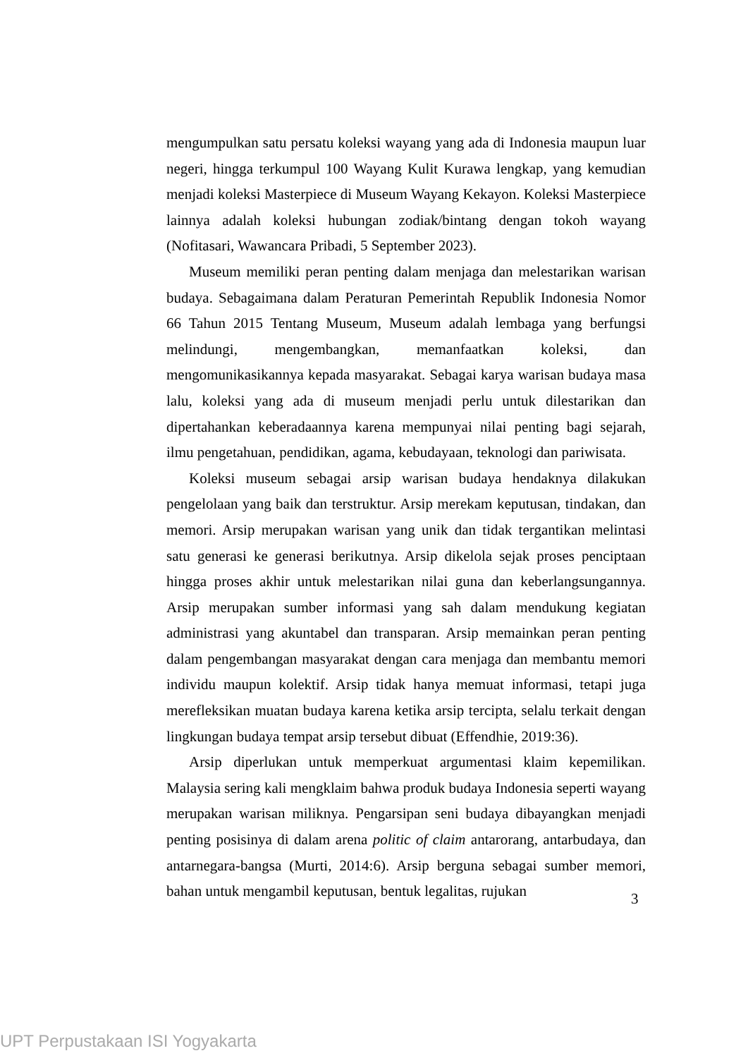mengumpulkan satu persatu koleksi wayang yang ada di Indonesia maupun luar negeri, hingga terkumpul 100 Wayang Kulit Kurawa lengkap, yang kemudian menjadi koleksi Masterpiece di Museum Wayang Kekayon. Koleksi Masterpiece lainnya adalah koleksi hubungan zodiak/bintang dengan tokoh wayang (Nofitasari, Wawancara Pribadi, 5 September 2023).
Museum memiliki peran penting dalam menjaga dan melestarikan warisan budaya. Sebagaimana dalam Peraturan Pemerintah Republik Indonesia Nomor 66 Tahun 2015 Tentang Museum, Museum adalah lembaga yang berfungsi melindungi, mengembangkan, memanfaatkan koleksi, dan mengomunikasikannya kepada masyarakat. Sebagai karya warisan budaya masa lalu, koleksi yang ada di museum menjadi perlu untuk dilestarikan dan dipertahankan keberadaannya karena mempunyai nilai penting bagi sejarah, ilmu pengetahuan, pendidikan, agama, kebudayaan, teknologi dan pariwisata.
Koleksi museum sebagai arsip warisan budaya hendaknya dilakukan pengelolaan yang baik dan terstruktur. Arsip merekam keputusan, tindakan, dan memori. Arsip merupakan warisan yang unik dan tidak tergantikan melintasi satu generasi ke generasi berikutnya. Arsip dikelola sejak proses penciptaan hingga proses akhir untuk melestarikan nilai guna dan keberlangsungannya. Arsip merupakan sumber informasi yang sah dalam mendukung kegiatan administrasi yang akuntabel dan transparan. Arsip memainkan peran penting dalam pengembangan masyarakat dengan cara menjaga dan membantu memori individu maupun kolektif. Arsip tidak hanya memuat informasi, tetapi juga merefleksikan muatan budaya karena ketika arsip tercipta, selalu terkait dengan lingkungan budaya tempat arsip tersebut dibuat (Effendhie, 2019:36).
Arsip diperlukan untuk memperkuat argumentasi klaim kepemilikan. Malaysia sering kali mengklaim bahwa produk budaya Indonesia seperti wayang merupakan warisan miliknya. Pengarsipan seni budaya dibayangkan menjadi penting posisinya di dalam arena politic of claim antarorang, antarbudaya, dan antarnegara-bangsa (Murti, 2014:6). Arsip berguna sebagai sumber memori, bahan untuk mengambil keputusan, bentuk legalitas, rujukan
3
UPT Perpustakaan ISI Yogyakarta